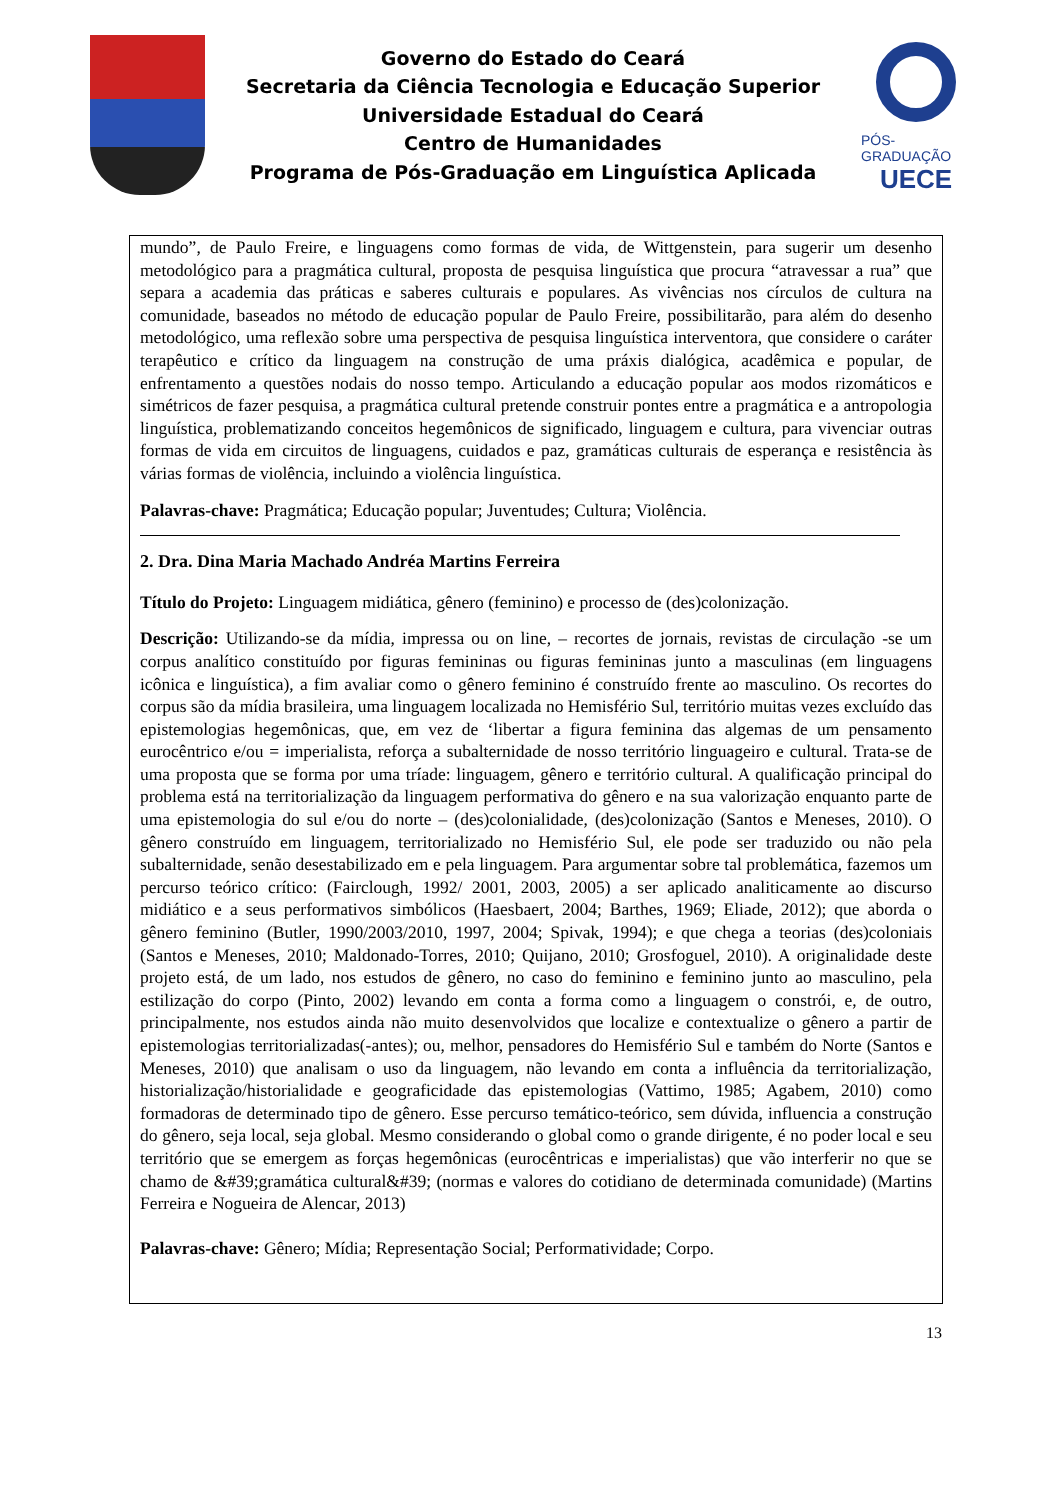Governo do Estado do Ceará
Secretaria da Ciência Tecnologia e Educação Superior
Universidade Estadual do Ceará
Centro de Humanidades
Programa de Pós-Graduação em Linguística Aplicada
PÓS-GRADUAÇÃO
UECE
mundo”, de Paulo Freire, e linguagens como formas de vida, de Wittgenstein, para sugerir um desenho metodológico para a pragmática cultural, proposta de pesquisa linguística que procura “atravessar a rua” que separa a academia das práticas e saberes culturais e populares. As vivências nos círculos de cultura na comunidade, baseados no método de educação popular de Paulo Freire, possibilitarão, para além do desenho metodológico, uma reflexão sobre uma perspectiva de pesquisa linguística interventora, que considere o caráter terapêutico e crítico da linguagem na construção de uma práxis dialógica, acadêmica e popular, de enfrentamento a questões nodais do nosso tempo. Articulando a educação popular aos modos rizomáticos e simétricos de fazer pesquisa, a pragmática cultural pretende construir pontes entre a pragmática e a antropologia linguística, problematizando conceitos hegemônicos de significado, linguagem e cultura, para vivenciar outras formas de vida em circuitos de linguagens, cuidados e paz, gramáticas culturais de esperança e resistência às várias formas de violência, incluindo a violência linguística.
Palavras-chave: Pragmática; Educação popular; Juventudes; Cultura; Violência.
2. Dra. Dina Maria Machado Andréa Martins Ferreira
Título do Projeto: Linguagem midiática, gênero (feminino) e processo de (des)colonização.
Descrição: Utilizando-se da mídia, impressa ou on line, – recortes de jornais, revistas de circulação -se um corpus analítico constituído por figuras femininas ou figuras femininas junto a masculinas (em linguagens icônica e linguística), a fim avaliar como o gênero feminino é construído frente ao masculino. Os recortes do corpus são da mídia brasileira, uma linguagem localizada no Hemisfério Sul, território muitas vezes excluído das epistemologias hegemônicas, que, em vez de ‘libertar a figura feminina das algemas de um pensamento eurocêntrico e/ou = imperialista, reforça a subalternidade de nosso território linguageiro e cultural. Trata-se de uma proposta que se forma por uma tríade: linguagem, gênero e território cultural. A qualificação principal do problema está na territorialização da linguagem performativa do gênero e na sua valorização enquanto parte de uma epistemologia do sul e/ou do norte – (des)colonialidade, (des)colonização (Santos e Meneses, 2010). O gênero construído em linguagem, territorializado no Hemisfério Sul, ele pode ser traduzido ou não pela subalternidade, senão desestabilizado em e pela linguagem. Para argumentar sobre tal problemática, fazemos um percurso teórico crítico: (Fairclough, 1992/ 2001, 2003, 2005) a ser aplicado analiticamente ao discurso midiático e a seus performativos simbólicos (Haesbaert, 2004; Barthes, 1969; Eliade, 2012); que aborda o gênero feminino (Butler, 1990/2003/2010, 1997, 2004; Spivak, 1994); e que chega a teorias (des)coloniais (Santos e Meneses, 2010; Maldonado-Torres, 2010; Quijano, 2010; Grosfoguel, 2010). A originalidade deste projeto está, de um lado, nos estudos de gênero, no caso do feminino e feminino junto ao masculino, pela estilização do corpo (Pinto, 2002) levando em conta a forma como a linguagem o constrói, e, de outro, principalmente, nos estudos ainda não muito desenvolvidos que localize e contextualize o gênero a partir de epistemologias territorializadas(-antes); ou, melhor, pensadores do Hemisfério Sul e também do Norte (Santos e Meneses, 2010) que analisam o uso da linguagem, não levando em conta a influência da territorialização, historialização/historialidade e geograficidade das epistemologias (Vattimo, 1985; Agabem, 2010) como formadoras de determinado tipo de gênero. Esse percurso temático-teórico, sem dúvida, influencia a construção do gênero, seja local, seja global. Mesmo considerando o global como o grande dirigente, é no poder local e seu território que se emergem as forças hegemônicas (eurocêntricas e imperialistas) que vão interferir no que se chamo de &#39;gramática cultural&#39; (normas e valores do cotidiano de determinada comunidade) (Martins Ferreira e Nogueira de Alencar, 2013)
Palavras-chave: Gênero; Mídia; Representação Social; Performatividade; Corpo.
13